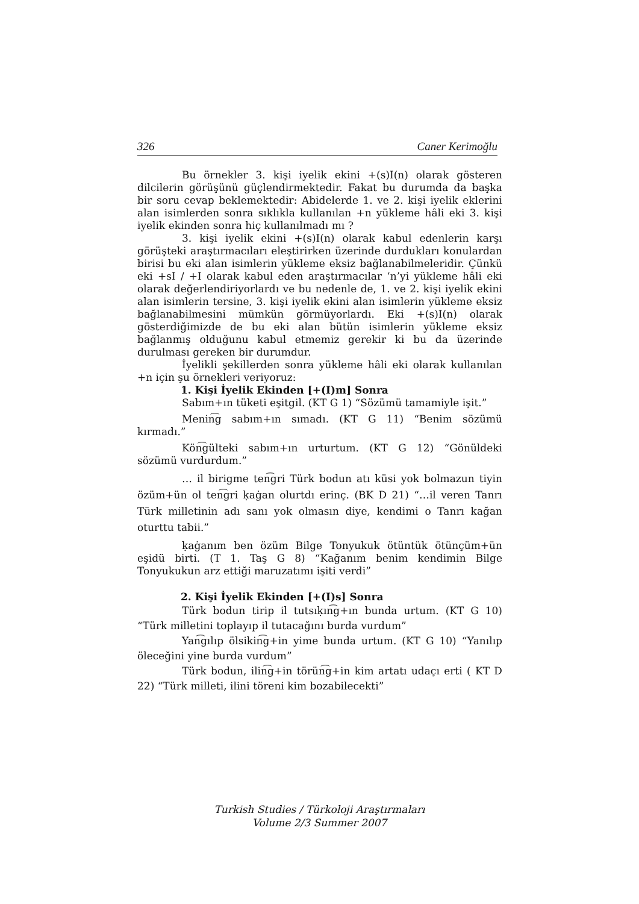326 Caner Kerimoğlu
Bu örnekler 3. kişi iyelik ekini +(s)I(n) olarak gösteren dilcilerin görüşünü güçlendirmektedir. Fakat bu durumda da başka bir soru cevap beklemektedir: Abidelerde 1. ve 2. kişi iyelik eklerini alan isimlerden sonra sıklıkla kullanılan +n yükleme hâli eki 3. kişi iyelik ekinden sonra hiç kullanılmadı mı ?
3. kişi iyelik ekini +(s)I(n) olarak kabul edenlerin karşı görüşteki araştırmacıları eleştirirken üzerinde durdukları konulardan birisi bu eki alan isimlerin yükleme eksiz bağlanabilmeleridir. Çünkü eki +sI / +I olarak kabul eden araştırmacılar ‘n’yi yükleme hâli eki olarak değerlendiriyorlardı ve bu nedenle de, 1. ve 2. kişi iyelik ekini alan isimlerin tersine, 3. kişi iyelik ekini alan isimlerin yükleme eksiz bağlanabilmesini mümkün görmüyorlardı. Eki +(s)I(n) olarak gösterdiğimizde de bu eki alan bütün isimlerin yükleme eksiz bağlanmış olduğunu kabul etmemiz gerekir ki bu da üzerinde durulması gereken bir durumdur.
İyelikli şekillerden sonra yükleme hâli eki olarak kullanılan +n için şu örnekleri veriyoruz:
1. Kişi İyelik Ekinden [+(I)m] Sonra
Sabım+ın tüketi eşitgil. (KT G 1) “Sözümü tamamiyle işit.”
Menin͡g sabım+ın sımadı. (KT G 11) “Benim sözümü kırmadı.”
Kön͡gülteki sabım+ın urturtum. (KT G 12) “Gönüldeki sözümü vurdurdum.”
… il birigme ten͡gri Türk bodun atı küsi yok bolmazun tiyin özüm+ün ol ten͡gri ḳaġan olurtdı erinç. (BK D 21) “…il veren Tanrı Türk milletinin adı sanı yok olmasın diye, kendimi o Tanrı kağan oturttu tabii.”
ḳaġanım ben özüm Bilge Tonyukuk ötüntük ötünçüm+ün eşidü birti. (T 1. Taş G 8) “Kağanım benim kendimin Bilge Tonyukukun arz ettiği maruzatımı işiti verdi”
2. Kişi İyelik Ekinden [+(I)s] Sonra
Türk bodun tirip il tutsıḳın͡g+ın bunda urtum. (KT G 10) “Türk milletini toplayıp il tutacağını burda vurdum”
Yan͡gılıp ölsikin͡g+in yime bunda urtum. (KT G 10) “Yanılıp öleceğini yine burda vurdum”
Türk bodun, ilin͡g+in törün͡g+in kim artatı udaçı erti ( KT D 22) “Türk milleti, ilini töreni kim bozabilecekti”
Turkish Studies / Türkoloji Araştırmaları
Volume 2/3 Summer 2007